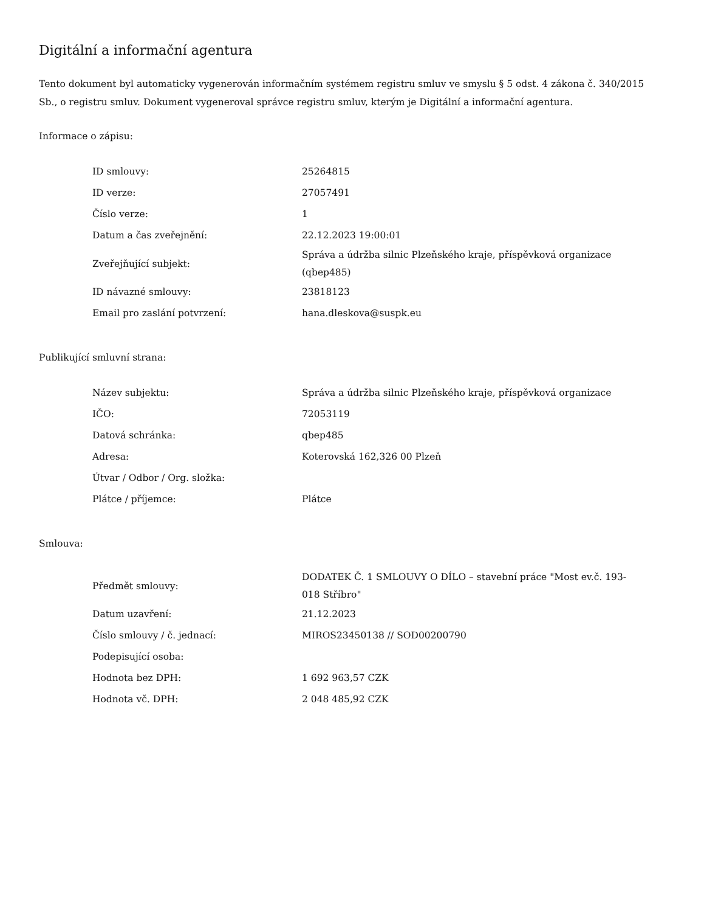Digitální a informační agentura
Tento dokument byl automaticky vygenerován informačním systémem registru smluv ve smyslu § 5 odst. 4 zákona č. 340/2015 Sb., o registru smluv. Dokument vygeneroval správce registru smluv, kterým je Digitální a informační agentura.
Informace o zápisu:
| ID smlouvy: | 25264815 |
| ID verze: | 27057491 |
| Číslo verze: | 1 |
| Datum a čas zveřejnění: | 22.12.2023 19:00:01 |
| Zveřejňující subjekt: | Správa a údržba silnic Plzeňského kraje, příspěvková organizace (qbep485) |
| ID návazné smlouvy: | 23818123 |
| Email pro zaslání potvrzení: | hana.dleskova@suspk.eu |
Publikující smluvní strana:
| Název subjektu: | Správa a údržba silnic Plzeňského kraje, příspěvková organizace |
| IČO: | 72053119 |
| Datová schránka: | qbep485 |
| Adresa: | Koterovská 162,326 00 Plzeň |
| Útvar / Odbor / Org. složka: | |
| Plátce / příjemce: | Plátce |
Smlouva:
| Předmět smlouvy: | DODATEK Č. 1 SMLOUVY O DÍLO – stavební práce "Most ev.č. 193-018 Stříbro" |
| Datum uzavření: | 21.12.2023 |
| Číslo smlouvy / č. jednací: | MIROS23450138 // SOD00200790 |
| Podepisující osoba: | |
| Hodnota bez DPH: | 1 692 963,57 CZK |
| Hodnota vč. DPH: | 2 048 485,92 CZK |